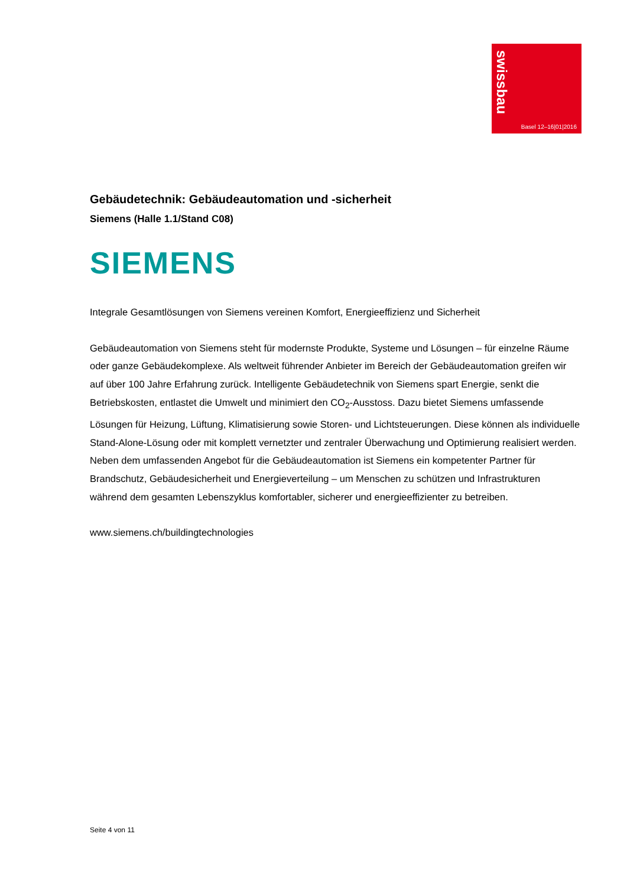swissbau
Basel 12–16|01|2016
Gebäudetechnik: Gebäudeautomation und -sicherheit
Siemens (Halle 1.1/Stand C08)
SIEMENS
Integrale Gesamtlösungen von Siemens vereinen Komfort, Energieeffizienz und Sicherheit
Gebäudeautomation von Siemens steht für modernste Produkte, Systeme und Lösungen – für einzelne Räume oder ganze Gebäudekomplexe. Als weltweit führender Anbieter im Bereich der Gebäudeautomation greifen wir auf über 100 Jahre Erfahrung zurück. Intelligente Gebäudetechnik von Siemens spart Energie, senkt die Betriebskosten, entlastet die Umwelt und minimiert den CO<sub>2</sub>-Ausstoss. Dazu bietet Siemens umfassende Lösungen für Heizung, Lüftung, Klimatisierung sowie Storen- und Lichtsteuerungen. Diese können als individuelle Stand-Alone-Lösung oder mit komplett vernetzter und zentraler Überwachung und Optimierung realisiert werden. Neben dem umfassenden Angebot für die Gebäudeautomation ist Siemens ein kompetenter Partner für Brandschutz, Gebäudesicherheit und Energieverteilung – um Menschen zu schützen und Infrastrukturen während dem gesamten Lebenszyklus komfortabler, sicherer und energieeffizienter zu betreiben.
www.siemens.ch/buildingtechnologies
Seite 4 von 11